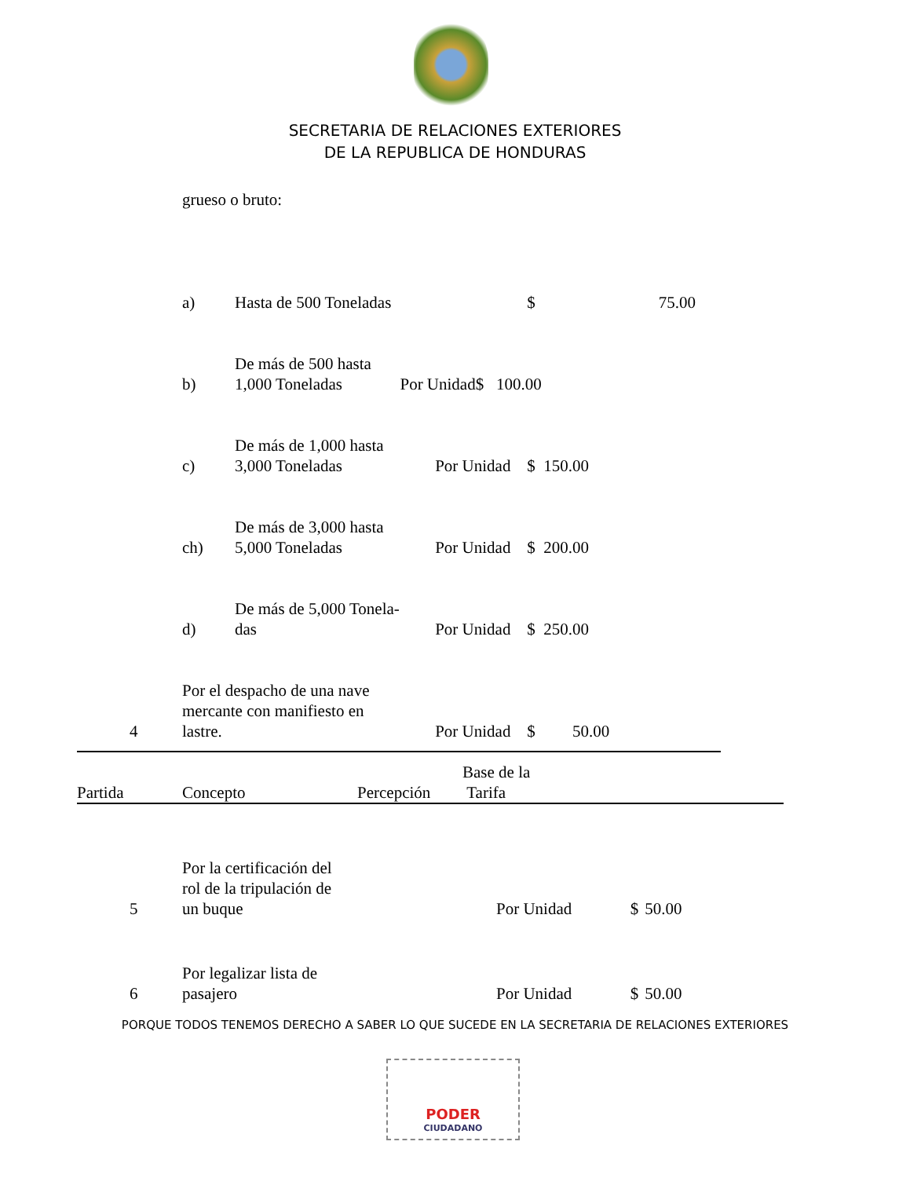SECRETARIA DE RELACIONES EXTERIORES
DE LA REPUBLICA DE HONDURAS
grueso o bruto:
| | a) | Hasta de 500 Toneladas | | $ | 75.00 |
| | b) | De más de 500 hasta 1,000 Toneladas Por Unidad$ 100.00 | | | |
| | c) | De más de 1,000 hasta 3,000 Toneladas | Por Unidad | $ 150.00 | |
| | ch) | De más de 3,000 hasta 5,000 Toneladas | Por Unidad | $ 200.00 | |
| | d) | De más de 5,000 Tonela- das | Por Unidad | $ 250.00 | |
| 4 | Por el despacho de una nave mercante con manifiesto en lastre. | | Por Unidad | $ 50.00 | |
| Partida | Concepto | Percepción | Base de la Tarifa |
| --- | --- | --- | --- |
| 5 | Por la certificación del rol de la tripulación de un buque | Por Unidad | $ | 50.00 |
| 6 | Por legalizar lista de pasajero | Por Unidad | $ | 50.00 |
PORQUE TODOS TENEMOS DERECHO A SABER LO QUE SUCEDE EN LA SECRETARIA DE RELACIONES EXTERIORES
PODER
CIUDADANO